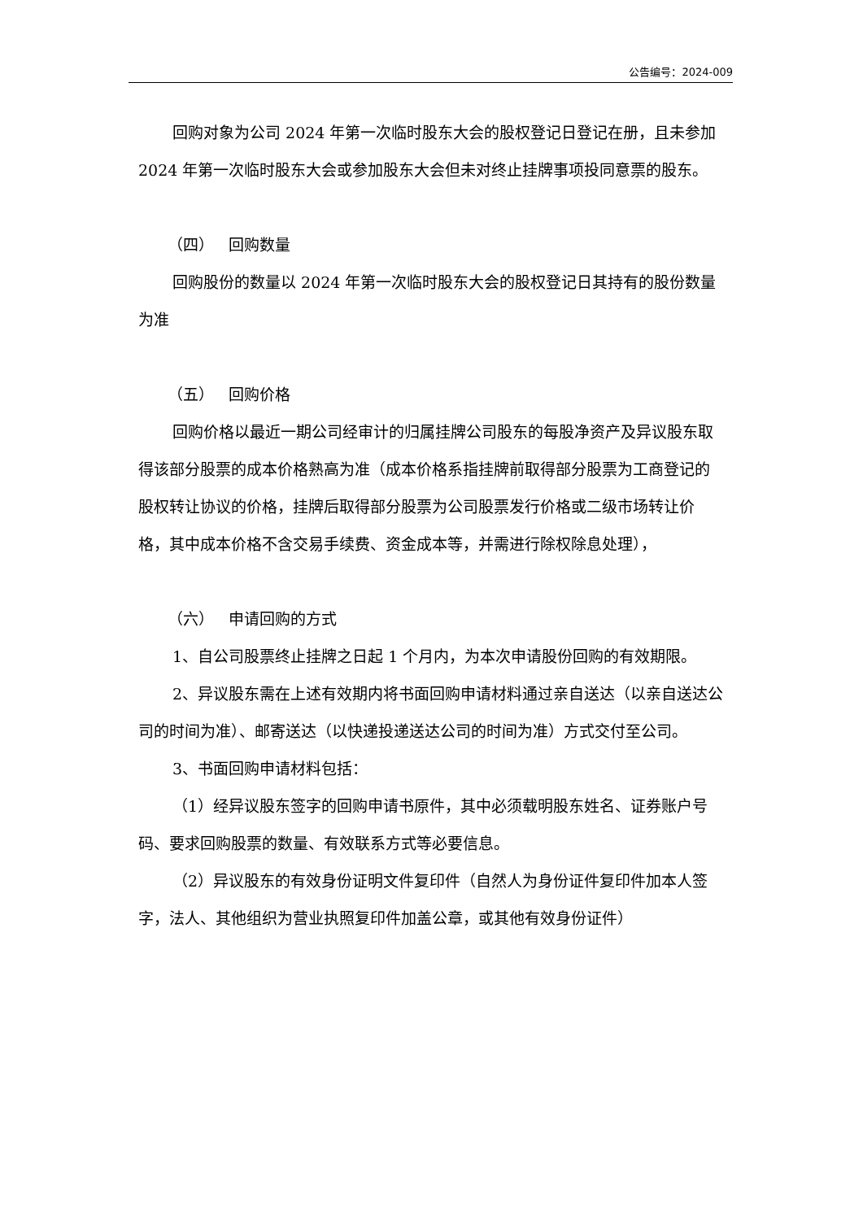公告编号：2024-009
回购对象为公司 2024 年第一次临时股东大会的股权登记日登记在册，且未参加 2024 年第一次临时股东大会或参加股东大会但未对终止挂牌事项投同意票的股东。
（四） 回购数量
回购股份的数量以 2024 年第一次临时股东大会的股权登记日其持有的股份数量为准
（五） 回购价格
回购价格以最近一期公司经审计的归属挂牌公司股东的每股净资产及异议股东取得该部分股票的成本价格熟高为准（成本价格系指挂牌前取得部分股票为工商登记的股权转让协议的价格，挂牌后取得部分股票为公司股票发行价格或二级市场转让价格，其中成本价格不含交易手续费、资金成本等，并需进行除权除息处理），
（六） 申请回购的方式
1、自公司股票终止挂牌之日起 1 个月内，为本次申请股份回购的有效期限。
2、异议股东需在上述有效期内将书面回购申请材料通过亲自送达（以亲自送达公司的时间为准）、邮寄送达（以快递投递送达公司的时间为准）方式交付至公司。
3、书面回购申请材料包括：
（1）经异议股东签字的回购申请书原件，其中必须载明股东姓名、证券账户号码、要求回购股票的数量、有效联系方式等必要信息。
（2）异议股东的有效身份证明文件复印件（自然人为身份证件复印件加本人签字，法人、其他组织为营业执照复印件加盖公章，或其他有效身份证件）